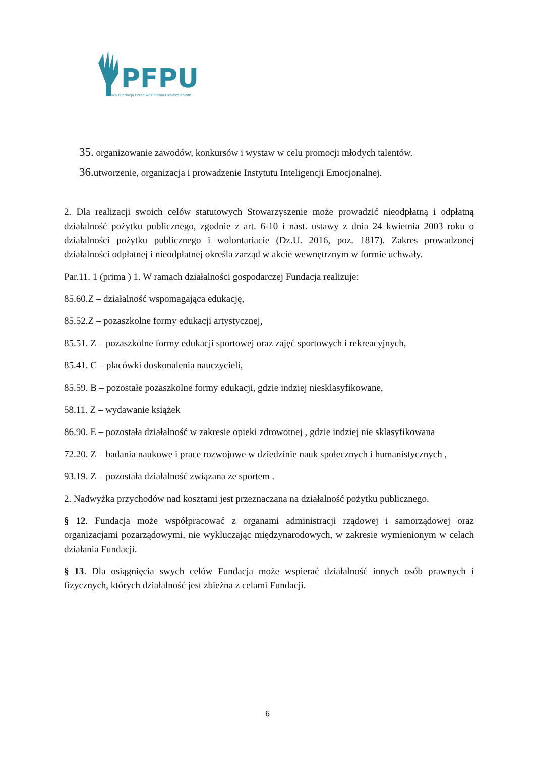PFPU
Polska Fundacja Przeciwdziałania Uzależnieniom
35. organizowanie zawodów, konkursów i wystaw w celu promocji młodych talentów.
36. utworzenie, organizacja i prowadzenie Instytutu Inteligencji Emocjonalnej.
2. Dla realizacji swoich celów statutowych Stowarzyszenie może prowadzić nieodpłatną i odpłatną działalność pożytku publicznego, zgodnie z art. 6-10 i nast. ustawy z dnia 24 kwietnia 2003 roku o działalności pożytku publicznego i wolontariacie (Dz.U. 2016, poz. 1817). Zakres prowadzonej działalności odpłatnej i nieodpłatnej określa zarząd w akcie wewnętrznym w formie uchwały.
Par.11. 1 (prima ) 1. W ramach działalności gospodarczej Fundacja realizuje:
85.60.Z – działalność wspomagająca edukację,
85.52.Z – pozaszkolne formy edukacji artystycznej,
85.51. Z – pozaszkolne formy edukacji sportowej oraz zajęć sportowych i rekreacyjnych,
85.41. C – placówki doskonalenia nauczycieli,
85.59. B – pozostałe pozaszkolne formy edukacji, gdzie indziej niesklasyfikowane,
58.11. Z – wydawanie książek
86.90. E – pozostała działalność w zakresie opieki zdrowotnej , gdzie indziej nie sklasyfikowana
72.20. Z – badania naukowe i prace rozwojowe w dziedzinie nauk społecznych i humanistycznych ,
93.19. Z – pozostała działalność związana ze sportem .
2. Nadwyżka przychodów nad kosztami jest przeznaczana na działalność pożytku publicznego.
§ 12. Fundacja może współpracować z organami administracji rządowej i samorządowej oraz organizacjami pozarządowymi, nie wykluczając międzynarodowych, w zakresie wymienionym w celach działania Fundacji.
§ 13. Dla osiągnięcia swych celów Fundacja może wspierać działalność innych osób prawnych i fizycznych, których działalność jest zbieżna z celami Fundacji.
6